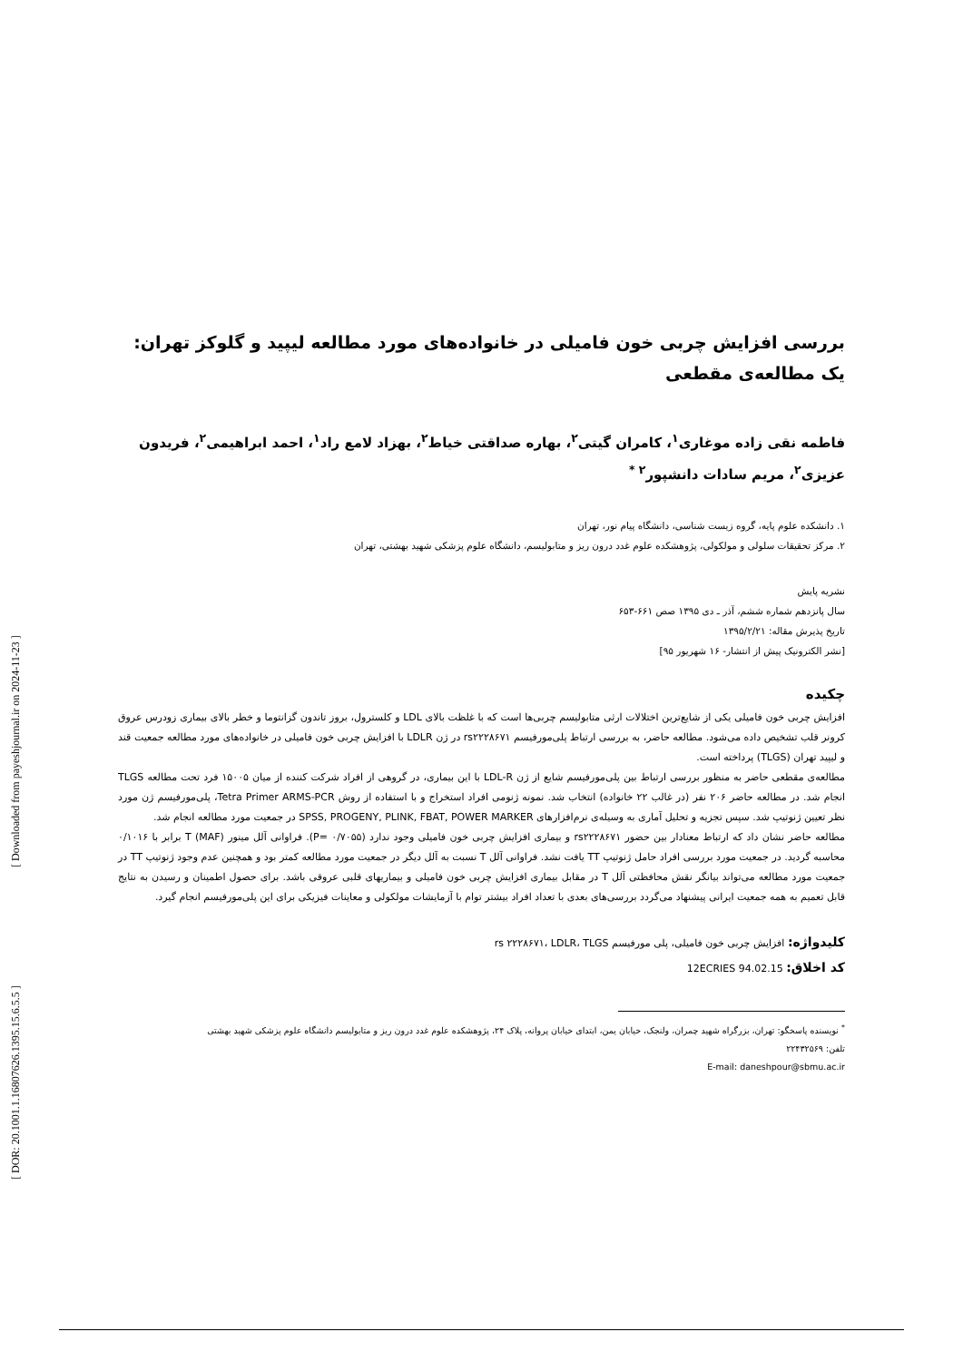[ DOR: 20.1001.1.16807626.1395.15.6.5.5 ] [ Downloaded from payeshjournal.ir on 2024-11-23 ]
بررسی افزایش چربی خون فامیلی در خانواده‌های مورد مطالعه لیپید و گلوکز تهران: یک مطالعه‌ی مقطعی
فاطمه نقی زاده موغاری<sup>۱</sup>، کامران گیتی<sup>۲</sup>، بهاره صداقتی خیاط<sup>۲</sup>، بهزاد لامع راد<sup>۱</sup>، احمد ابراهیمی<sup>۲</sup>، فریدون عزیزی<sup>۲</sup>، مریم سادات دانشپور<sup>۲ *</sup>
۱. دانشکده علوم پایه، گروه زیست شناسی، دانشگاه پیام نور، تهران
۲. مرکز تحقیقات سلولی و مولکولی، پژوهشکده علوم غدد درون ریز و متابولیسم، دانشگاه علوم پزشکی شهید بهشتی، تهران
نشریه پایش
سال پانزدهم شماره ششم، آذر ـ دی ۱۳۹۵ صص ۶۶۱-۶۵۳
تاریخ پذیرش مقاله: ۱۳۹۵/۲/۲۱
[نشر الکترونیک پیش از انتشار- ۱۶ شهریور ۹۵]
چکیده
افزایش چربی خون فامیلی یکی از شایع‌ترین اختلالات ارثی متابولیسم چربی‌ها است که با غلظت بالای LDL و کلسترول، بروز تاندون گزانتوما و خطر بالای بیماری زودرس عروق کرونر قلب تشخیص داده می‌شود. مطالعه حاضر، به بررسی ارتباط پلی‌مورفیسم rs۲۲۲۸۶۷۱ در ژن LDLR با افزایش چربی خون فامیلی در خانواده‌های مورد مطالعه جمعیت قند و لیپید تهران (TLGS) پرداخته است.
مطالعه‌ی مقطعی حاضر به منظور بررسی ارتباط بین پلی‌مورفیسم شایع از ژن LDL-R با این بیماری، در گروهی از افراد شرکت کننده از میان ۱۵۰۰۵ فرد تحت مطالعه TLGS انجام شد. در مطالعه حاضر ۲۰۶ نفر (در غالب ۲۲ خانواده) انتخاب شد. نمونه ژنومی افراد استخراج و با استفاده از روش Tetra Primer ARMS-PCR، پلی‌مورفیسم ژن مورد نظر تعیین ژنوتیپ شد. سپس تجزیه و تحلیل آماری به وسیله‌ی نرم‌افزارهای SPSS, PROGENY, PLINK, FBAT, POWER MARKER در جمعیت مورد مطالعه انجام شد.
مطالعه حاضر نشان داد که ارتباط معنادار بین حضور rs۲۲۲۸۶۷۱ و بیماری افزایش چربی خون فامیلی وجود ندارد (P= ۰/۷۰۵۵). فراوانی آلل مینور T (MAF) برابر با ۰/۱۰۱۶ محاسبه گردید. در جمعیت مورد بررسی افراد حامل ژنوتیپ TT یافت نشد. فراوانی آلل T نسبت به آلل دیگر در جمعیت مورد مطالعه کمتر بود و همچنین عدم وجود ژنوتیپ TT در جمعیت مورد مطالعه می‌تواند بیانگر نقش محافظتی آلل T در مقابل بیماری افزایش چربی خون فامیلی و بیماریهای قلبی عروقی باشد. برای حصول اطمینان و رسیدن به نتایج قابل تعمیم به همه جمعیت ایرانی پیشنهاد می‌گردد بررسی‌های بعدی با تعداد افراد بیشتر توام با آزمایشات مولکولی و معاینات فیزیکی برای این پلی‌مورفیسم انجام گیرد.
کلیدواژه: افزایش چربی خون فامیلی، پلی مورفیسم rs ۲۲۲۸۶۷۱، LDLR، TLGS
کد اخلاق: 12ECRIES 94.02.15
<sup>*</sup> نویسنده پاسخگو: تهران، بزرگراه شهید چمران، ولنجک، خیابان یمن، ابتدای خیابان پروانه، پلاک ۲۴، پژوهشکده علوم غدد درون ریز و متابولیسم دانشگاه علوم پزشکی شهید بهشتی
تلفن: ۲۲۴۳۲۵۶۹
E-mail: daneshpour@sbmu.ac.ir